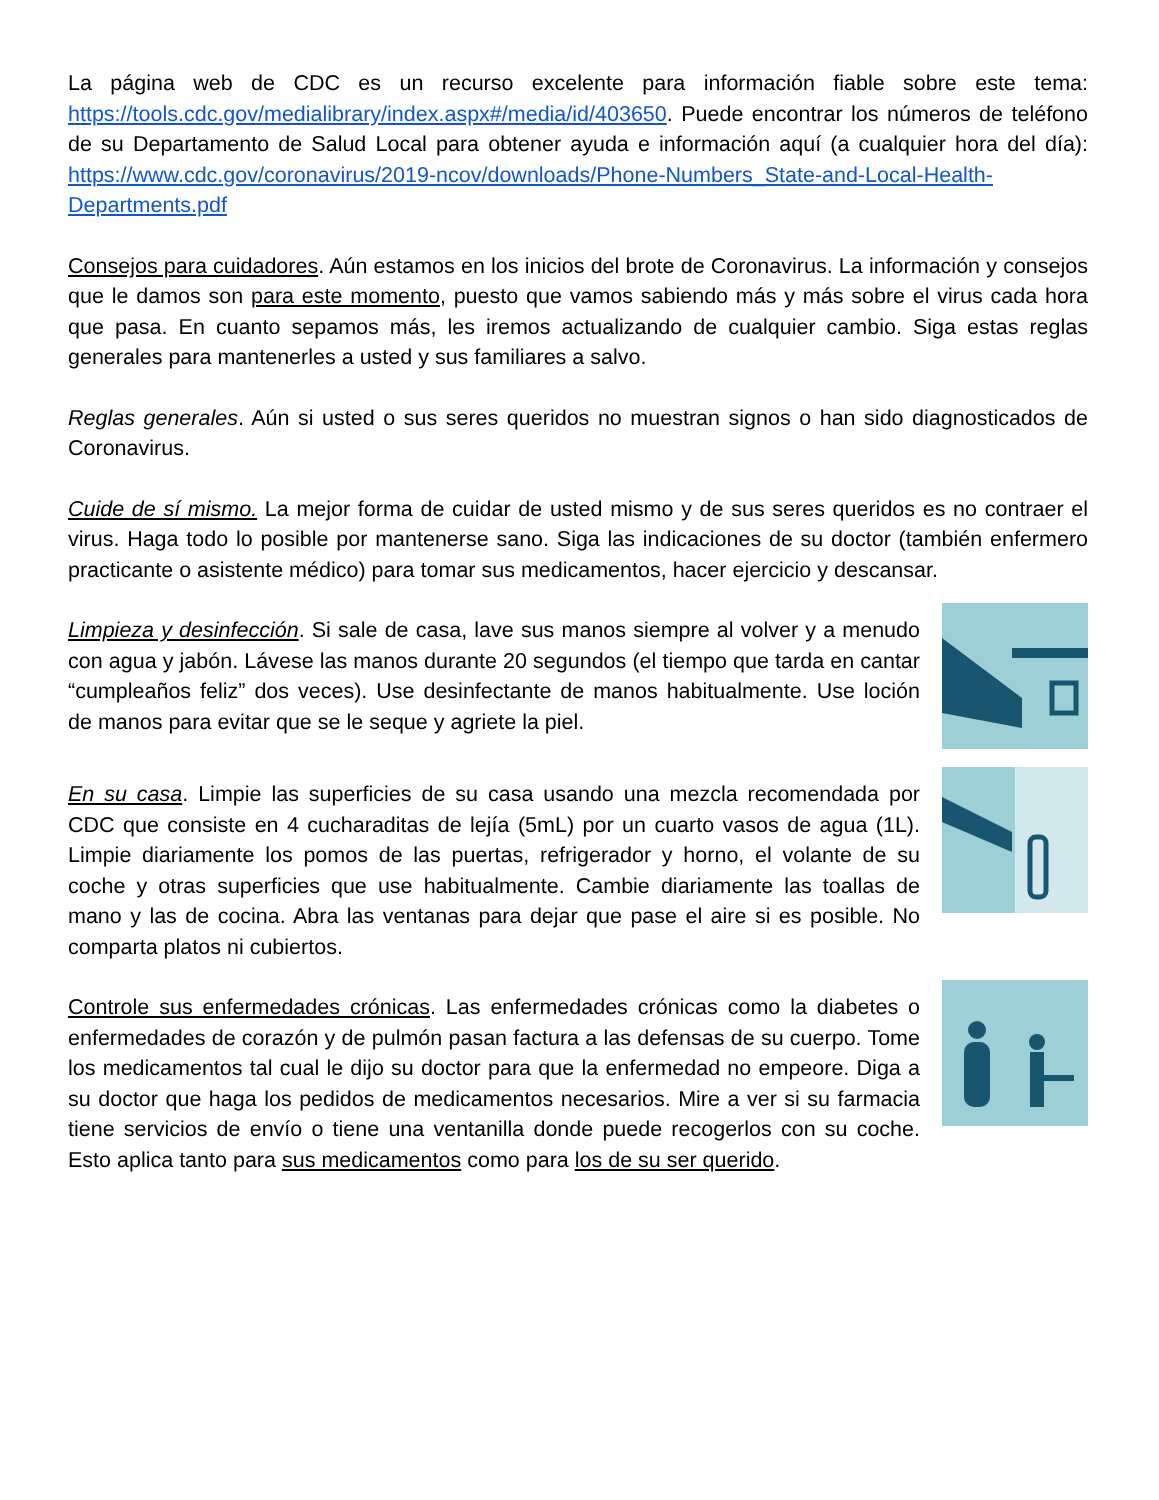La página web de CDC es un recurso excelente para información fiable sobre este tema: https://tools.cdc.gov/medialibrary/index.aspx#/media/id/403650. Puede encontrar los números de teléfono de su Departamento de Salud Local para obtener ayuda e información aquí (a cualquier hora del día): https://www.cdc.gov/coronavirus/2019-ncov/downloads/Phone-Numbers_State-and-Local-Health-Departments.pdf
Consejos para cuidadores. Aún estamos en los inicios del brote de Coronavirus. La información y consejos que le damos son para este momento, puesto que vamos sabiendo más y más sobre el virus cada hora que pasa. En cuanto sepamos más, les iremos actualizando de cualquier cambio. Siga estas reglas generales para mantenerles a usted y sus familiares a salvo.
Reglas generales. Aún si usted o sus seres queridos no muestran signos o han sido diagnosticados de Coronavirus.
Cuide de sí mismo. La mejor forma de cuidar de usted mismo y de sus seres queridos es no contraer el virus. Haga todo lo posible por mantenerse sano. Siga las indicaciones de su doctor (también enfermero practicante o asistente médico) para tomar sus medicamentos, hacer ejercicio y descansar.
Limpieza y desinfección. Si sale de casa, lave sus manos siempre al volver y a menudo con agua y jabón. Lávese las manos durante 20 segundos (el tiempo que tarda en cantar “cumpleaños feliz” dos veces). Use desinfectante de manos habitualmente. Use loción de manos para evitar que se le seque y agriete la piel.
En su casa. Limpie las superficies de su casa usando una mezcla recomendada por CDC que consiste en 4 cucharaditas de lejía (5mL) por un cuarto vasos de agua (1L). Limpie diariamente los pomos de las puertas, refrigerador y horno, el volante de su coche y otras superficies que use habitualmente. Cambie diariamente las toallas de mano y las de cocina. Abra las ventanas para dejar que pase el aire si es posible. No comparta platos ni cubiertos.
Controle sus enfermedades crónicas. Las enfermedades crónicas como la diabetes o enfermedades de corazón y de pulmón pasan factura a las defensas de su cuerpo. Tome los medicamentos tal cual le dijo su doctor para que la enfermedad no empeore. Diga a su doctor que haga los pedidos de medicamentos necesarios. Mire a ver si su farmacia tiene servicios de envío o tiene una ventanilla donde puede recogerlos con su coche. Esto aplica tanto para sus medicamentos como para los de su ser querido.